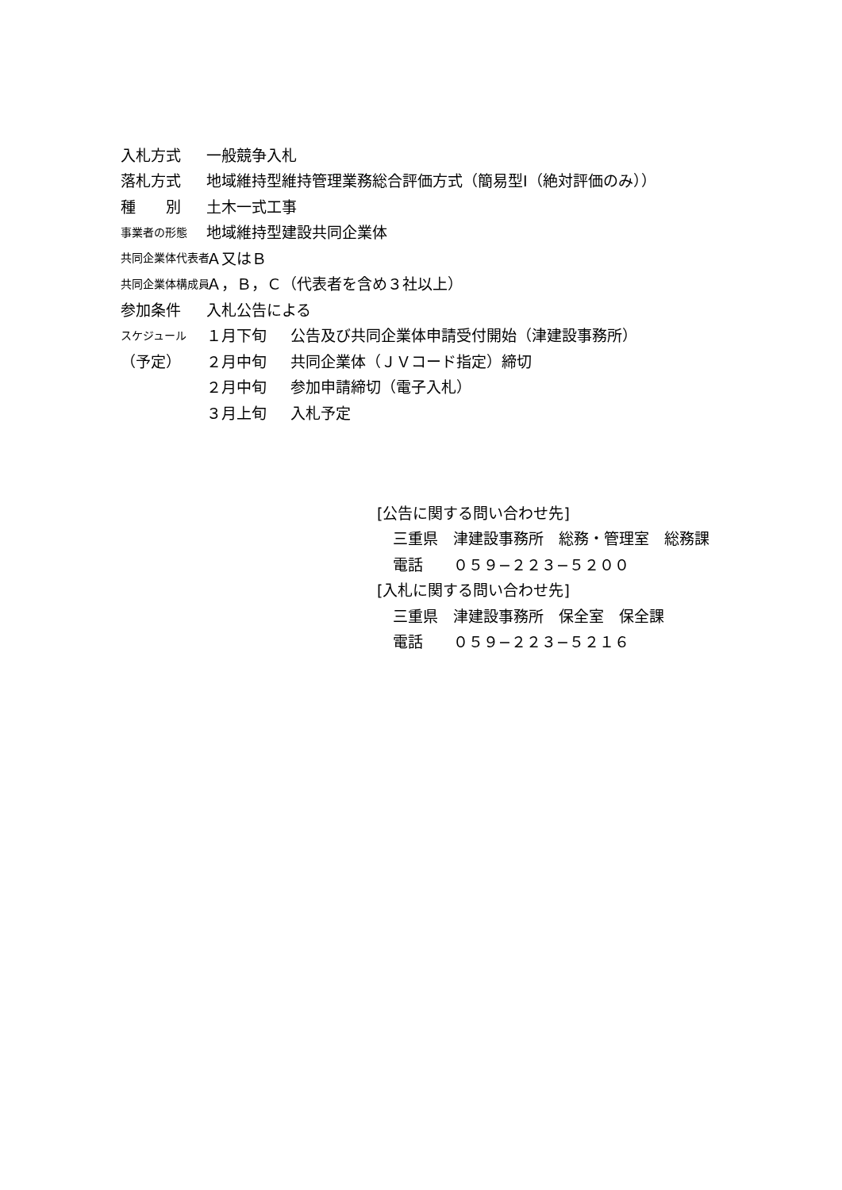入札方式 一般競争入札
落札方式
地域維持型維持管理業務総合評価方式（簡易型Ⅰ（絶対評価のみ））
種　　別 土木一式工事
事業者の形態
地域維持型建設共同企業体
共同企業体代表者
Ａ又はＢ
共同企業体構成員
Ａ，Ｂ，Ｃ（代表者を含め３社以上）
参加条件 入札公告による
スケジュール
１月下旬 公告及び共同企業体申請受付開始（津建設事務所）
（予定）
２月中旬 共同企業体（ＪＶコード指定）締切
２月中旬 参加申請締切（電子入札）
３月上旬 入札予定
[公告に関する問い合わせ先]
三重県　津建設事務所　総務・管理室　総務課
電話　　０５９−２２３−５２００
[入札に関する問い合わせ先]
三重県　津建設事務所　保全室　保全課
電話　　０５９−２２３−５２１６